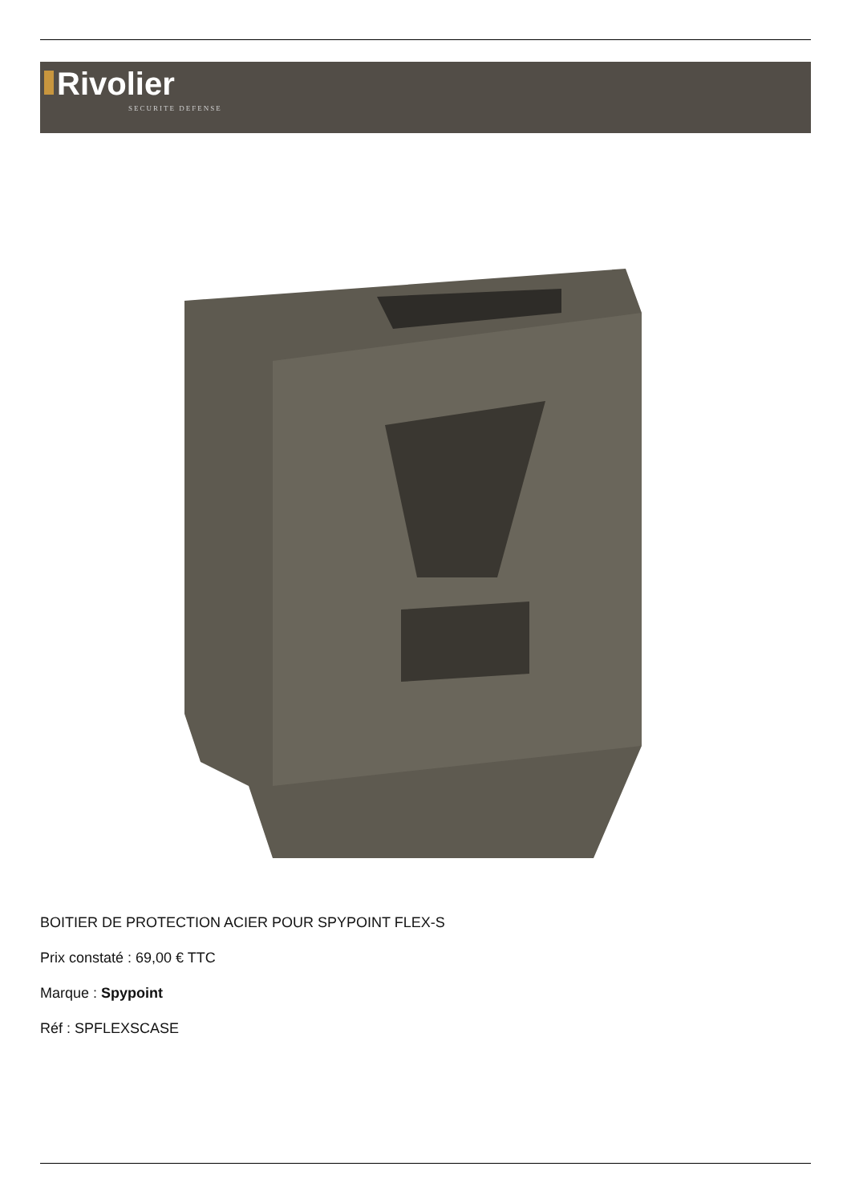Rivolier
SECURITE DEFENSE
BOITIER DE PROTECTION ACIER POUR SPYPOINT FLEX-S
Prix constaté : 69,00 € TTC
Marque : Spypoint
Réf : SPFLEXSCASE